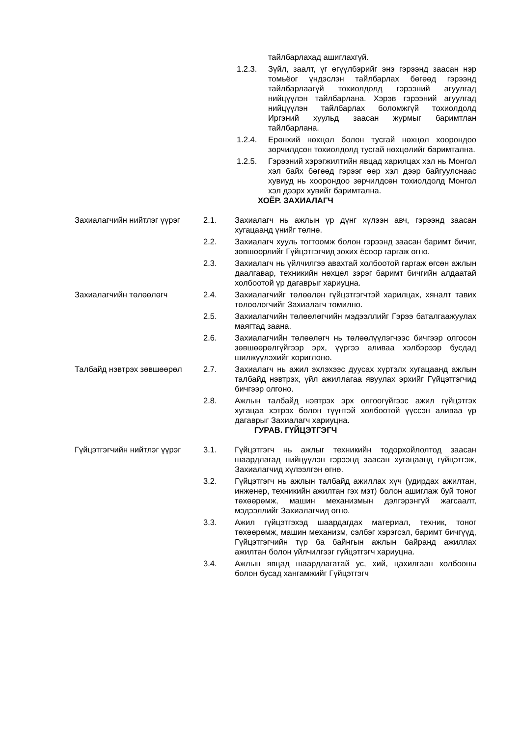тайлбарлахад ашиглахгүй.
1.2.3. Зүйл, заалт, үг өгүүлбэрийг энэ гэрээнд заасан нэр томьёог үндэслэн тайлбарлах бөгөөд гэрээнд тайлбарлаагүй тохиолдолд гэрээний агуулгад нийцүүлэн тайлбарлана. Хэрэв гэрээний агуулгад нийцүүлэн тайлбарлах боломжгүй тохиолдолд Иргэний хуульд заасан журмыг баримтлан тайлбарлана.
1.2.4. Ерөнхий нөхцөл болон тусгай нөхцөл хоорондоо зөрчилдсөн тохиолдолд тусгай нөхцөлийг баримтална.
1.2.5. Гэрээний хэрэгжилтийн явцад харилцах хэл нь Монгол хэл байх бөгөөд гэрээг өөр хэл дээр байгуулснаас хувиуд нь хоорондоо зөрчилдсөн тохиолдолд Монгол хэл дээрх хувийг баримтална.
ХОЁР. ЗАХИАЛАГЧ
Захиалагчийн нийтлэг үүрэг
2.1. Захиалагч нь ажлын үр дүнг хүлээн авч, гэрээнд заасан хугацаанд үнийг төлнө.
2.2. Захиалагч хууль тогтоомж болон гэрээнд заасан баримт бичиг, зөвшөөрлийг Гүйцэтгэгчид зохих ёсоор гаргаж өгнө.
2.3. Захиалагч нь үйлчилгээ авахтай холбоотой гаргаж өгсөн ажлын даалгавар, техникийн нөхцөл зэрэг баримт бичгийн алдаатай холбоотой үр дагаврыг хариуцна.
Захиалагчийн төлөөлөгч 2.4. Захиалагчийг төлөөлөн гүйцэтгэгчтэй харилцах, хяналт тавих төлөөлөгчийг Захиалагч томилно.
2.5. Захиалагчийн төлөөлөгчийн мэдээллийг Гэрээ баталгаажуулах маягтад заана.
2.6. Захиалагчийн төлөөлөгч нь төлөөлүүлэгчээс бичгээр олгосон зөвшөөрөлгүйгээр эрх, үүргээ аливаа хэлбэрээр бусдад шилжүүлэхийг хориглоно.
Талбайд нэвтрэх зөвшөөрөл 2.7. Захиалагч нь ажил эхлэхээс дуусах хүртэлх хугацаанд ажлын талбайд нэвтрэх, үйл ажиллагаа явуулах эрхийг Гүйцэтгэгчид бичгээр олгоно.
2.8. Ажлын талбайд нэвтрэх эрх олгоогүйгээс ажил гүйцэтгэх хугацаа хэтрэх болон түүнтэй холбоотой үүссэн аливаа үр дагаврыг Захиалагч хариуцна.
ГУРАВ. ГҮЙЦЭТГЭГЧ
Гүйцэтгэгчийн нийтлэг үүрэг
3.1. Гүйцэтгэгч нь ажлыг техникийн тодорхойлолтод заасан шаардлагад нийцүүлэн гэрээнд заасан хугацаанд гүйцэтгэж, Захиалагчид хүлээлгэн өгнө.
3.2. Гүйцэтгэгч нь ажлын талбайд ажиллах хүч (удирдах ажилтан, инженер, техникийн ажилтан гэх мэт) болон ашиглаж буй тоног төхөөрөмж, машин механизмын дэлгэрэнгүй жагсаалт, мэдээллийг Захиалагчид өгнө.
3.3. Ажил гүйцэтгэхэд шаардагдах материал, техник, тоног төхөөрөмж, машин механизм, сэлбэг хэрэгсэл, баримт бичгүүд, Гүйцэтгэгчийн түр ба байнгын ажлын байранд ажиллах ажилтан болон үйлчилгээг гүйцэтгэгч хариуцна.
3.4. Ажлын явцад шаардлагатай ус, хий, цахилгаан холбооны болон бусад хангамжийг Гүйцэтгэгч